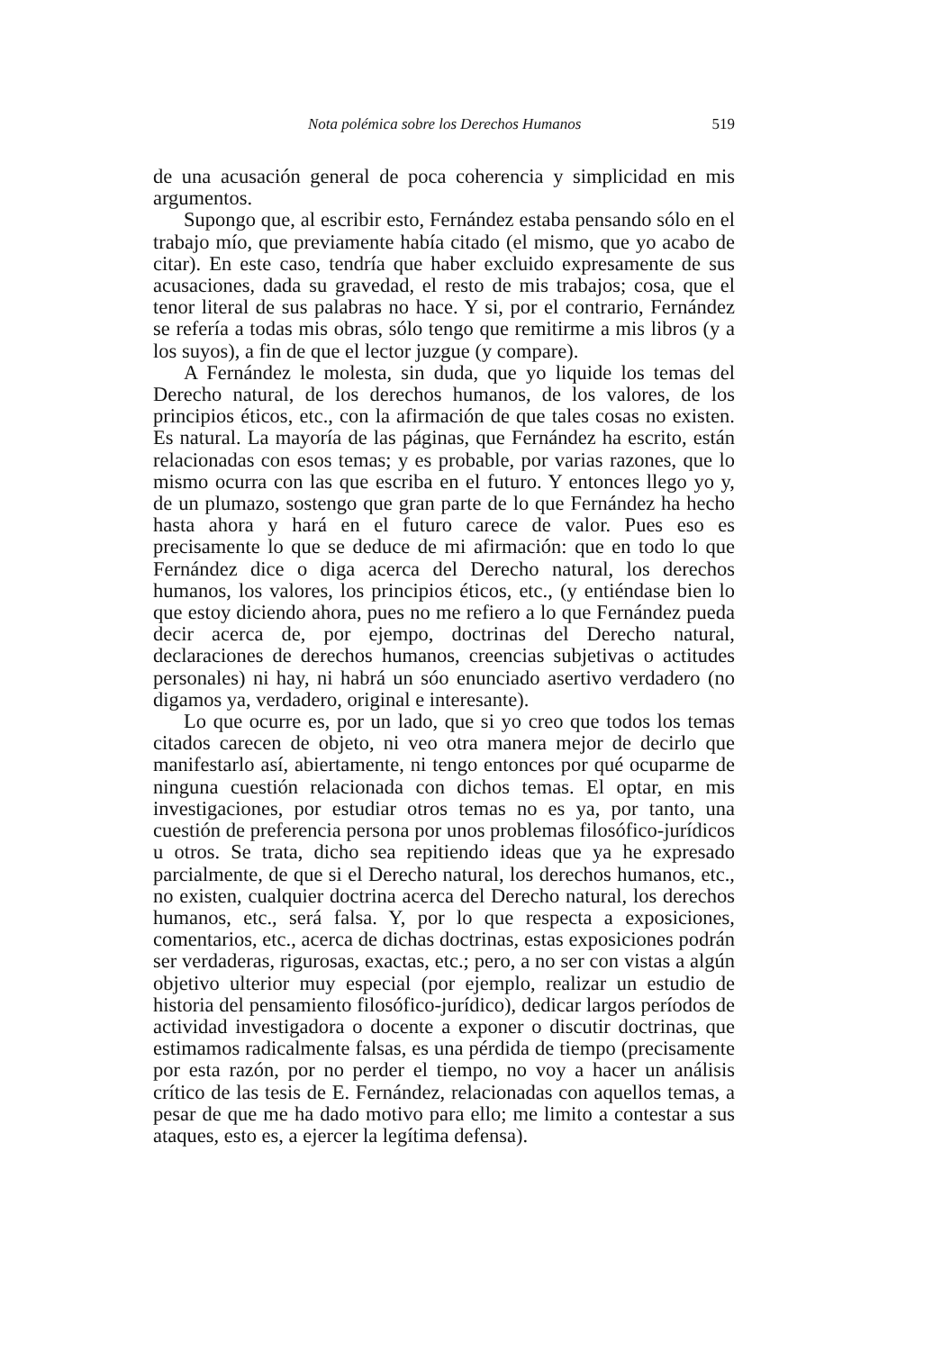Nota polémica sobre los Derechos Humanos 519
de una acusación general de poca coherencia y simplicidad en mis argumentos.
Supongo que, al escribir esto, Fernández estaba pensando sólo en el trabajo mío, que previamente había citado (el mismo, que yo acabo de citar). En este caso, tendría que haber excluido expresamente de sus acusaciones, dada su gravedad, el resto de mis trabajos; cosa, que el tenor literal de sus palabras no hace. Y si, por el contrario, Fernández se refería a todas mis obras, sólo tengo que remitirme a mis libros (y a los suyos), a fin de que el lector juzgue (y compare).
A Fernández le molesta, sin duda, que yo liquide los temas del Derecho natural, de los derechos humanos, de los valores, de los principios éticos, etc., con la afirmación de que tales cosas no existen. Es natural. La mayoría de las páginas, que Fernández ha escrito, están relacionadas con esos temas; y es probable, por varias razones, que lo mismo ocurra con las que escriba en el futuro. Y entonces llego yo y, de un plumazo, sostengo que gran parte de lo que Fernández ha hecho hasta ahora y hará en el futuro carece de valor. Pues eso es precisamente lo que se deduce de mi afirmación: que en todo lo que Fernández dice o diga acerca del Derecho natural, los derechos humanos, los valores, los principios éticos, etc., (y entiéndase bien lo que estoy diciendo ahora, pues no me refiero a lo que Fernández pueda decir acerca de, por ejempo, doctrinas del Derecho natural, declaraciones de derechos humanos, creencias subjetivas o actitudes personales) ni hay, ni habrá un sóo enunciado asertivo verdadero (no digamos ya, verdadero, original e interesante).
Lo que ocurre es, por un lado, que si yo creo que todos los temas citados carecen de objeto, ni veo otra manera mejor de decirlo que manifestarlo así, abiertamente, ni tengo entonces por qué ocuparme de ninguna cuestión relacionada con dichos temas. El optar, en mis investigaciones, por estudiar otros temas no es ya, por tanto, una cuestión de preferencia persona por unos problemas filosófico-jurídicos u otros. Se trata, dicho sea repitiendo ideas que ya he expresado parcialmente, de que si el Derecho natural, los derechos humanos, etc., no existen, cualquier doctrina acerca del Derecho natural, los derechos humanos, etc., será falsa. Y, por lo que respecta a exposiciones, comentarios, etc., acerca de dichas doctrinas, estas exposiciones podrán ser verdaderas, rigurosas, exactas, etc.; pero, a no ser con vistas a algún objetivo ulterior muy especial (por ejemplo, realizar un estudio de historia del pensamiento filosófico-jurídico), dedicar largos períodos de actividad investigadora o docente a exponer o discutir doctrinas, que estimamos radicalmente falsas, es una pérdida de tiempo (precisamente por esta razón, por no perder el tiempo, no voy a hacer un análisis crítico de las tesis de E. Fernández, relacionadas con aquellos temas, a pesar de que me ha dado motivo para ello; me limito a contestar a sus ataques, esto es, a ejercer la legítima defensa).